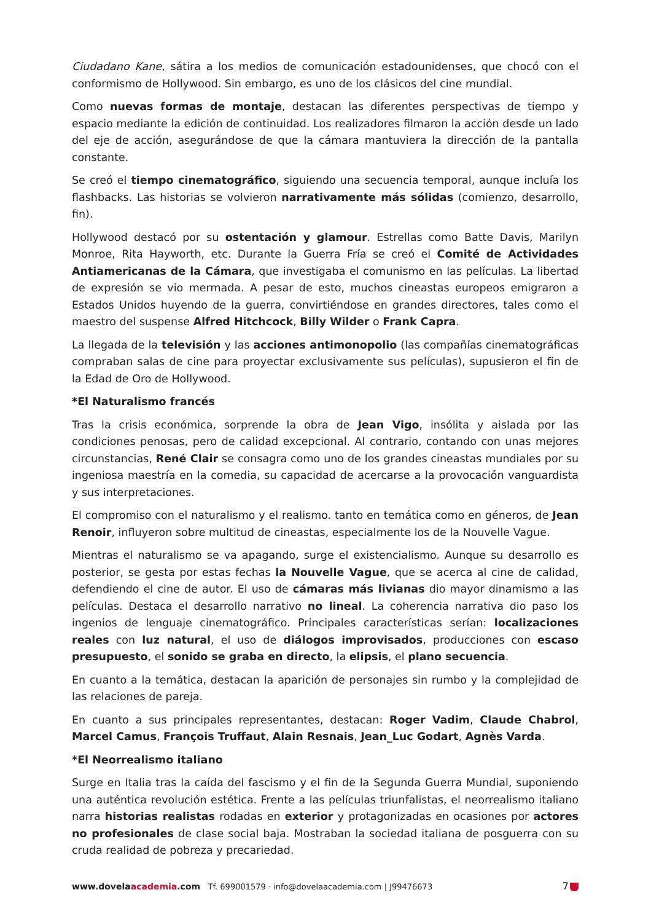Ciudadano Kane, sátira a los medios de comunicación estadounidenses, que chocó con el conformismo de Hollywood. Sin embargo, es uno de los clásicos del cine mundial.
Como nuevas formas de montaje, destacan las diferentes perspectivas de tiempo y espacio mediante la edición de continuidad. Los realizadores filmaron la acción desde un lado del eje de acción, asegurándose de que la cámara mantuviera la dirección de la pantalla constante.
Se creó el tiempo cinematográfico, siguiendo una secuencia temporal, aunque incluía los flashbacks. Las historias se volvieron narrativamente más sólidas (comienzo, desarrollo, fin).
Hollywood destacó por su ostentación y glamour. Estrellas como Batte Davis, Marilyn Monroe, Rita Hayworth, etc. Durante la Guerra Fría se creó el Comité de Actividades Antiamericanas de la Cámara, que investigaba el comunismo en las películas. La libertad de expresión se vio mermada. A pesar de esto, muchos cineastas europeos emigraron a Estados Unidos huyendo de la guerra, convirtiéndose en grandes directores, tales como el maestro del suspense Alfred Hitchcock, Billy Wilder o Frank Capra.
La llegada de la televisión y las acciones antimonopolio (las compañías cinematográficas compraban salas de cine para proyectar exclusivamente sus películas), supusieron el fin de la Edad de Oro de Hollywood.
*El Naturalismo francés
Tras la crisis económica, sorprende la obra de Jean Vigo, insólita y aislada por las condiciones penosas, pero de calidad excepcional. Al contrario, contando con unas mejores circunstancias, René Clair se consagra como uno de los grandes cineastas mundiales por su ingeniosa maestría en la comedia, su capacidad de acercarse a la provocación vanguardista y sus interpretaciones.
El compromiso con el naturalismo y el realismo. tanto en temática como en géneros, de Jean Renoir, influyeron sobre multitud de cineastas, especialmente los de la Nouvelle Vague.
Mientras el naturalismo se va apagando, surge el existencialismo. Aunque su desarrollo es posterior, se gesta por estas fechas la Nouvelle Vague, que se acerca al cine de calidad, defendiendo el cine de autor. El uso de cámaras más livianas dio mayor dinamismo a las películas. Destaca el desarrollo narrativo no lineal. La coherencia narrativa dio paso los ingenios de lenguaje cinematográfico. Principales características serían: localizaciones reales con luz natural, el uso de diálogos improvisados, producciones con escaso presupuesto, el sonido se graba en directo, la elipsis, el plano secuencia.
En cuanto a la temática, destacan la aparición de personajes sin rumbo y la complejidad de las relaciones de pareja.
En cuanto a sus principales representantes, destacan: Roger Vadim, Claude Chabrol, Marcel Camus, François Truffaut, Alain Resnais, Jean_Luc Godart, Agnès Varda.
*El Neorrealismo italiano
Surge en Italia tras la caída del fascismo y el fin de la Segunda Guerra Mundial, suponiendo una auténtica revolución estética. Frente a las películas triunfalistas, el neorrealismo italiano narra historias realistas rodadas en exterior y protagonizadas en ocasiones por actores no profesionales de clase social baja. Mostraban la sociedad italiana de posguerra con su cruda realidad de pobreza y precariedad.
www.dovelaacademia.com Tf. 699001579 · info@dovelaacademia.com | J99476673
7